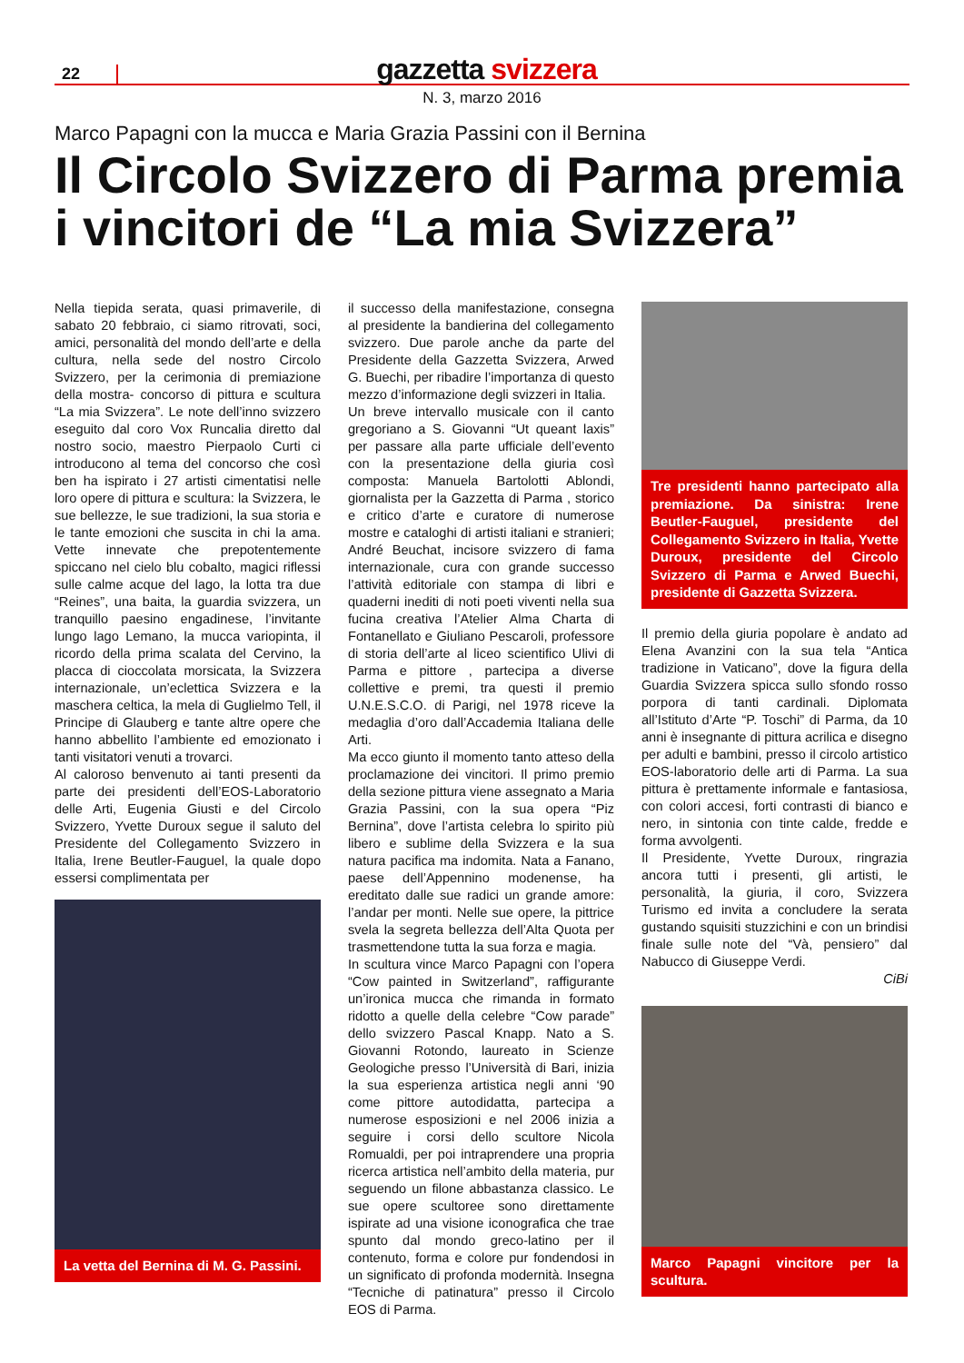22
gazzetta svizzera
N. 3, marzo 2016
Marco Papagni con la mucca e Maria Grazia Passini con il Bernina
Il Circolo Svizzero di Parma premia
i vincitori de “La mia Svizzera”
Nella tiepida serata, quasi primaverile, di sabato 20 febbraio, ci siamo ritrovati, soci, amici, personalità del mondo dell’arte e della cultura, nella sede del nostro Circolo Svizzero, per la cerimonia di premiazione della mostra- concorso di pittura e scultura “La mia Svizzera”. Le note dell’inno svizzero eseguito dal coro Vox Runcalia diretto dal nostro socio, maestro Pierpaolo Curti ci introducono al tema del concorso che così ben ha ispirato i 27 artisti cimentatisi nelle loro opere di pittura e scultura: la Svizzera, le sue bellezze, le sue tradizioni, la sua storia e le tante emozioni che suscita in chi la ama. Vette innevate che prepotentemente spiccano nel cielo blu cobalto, magici riflessi sulle calme acque del lago, la lotta tra due “Reines”, una baita, la guardia svizzera, un tranquillo paesino engadinese, l’invitante lungo lago Lemano, la mucca variopinta, il ricordo della prima scalata del Cervino, la placca di cioccolata morsicata, la Svizzera internazionale, un’eclettica Svizzera e la maschera celtica, la mela di Guglielmo Tell, il Principe di Glauberg e tante altre opere che hanno abbellito l’ambiente ed emozionato i tanti visitatori venuti a trovarci.
Al caloroso benvenuto ai tanti presenti da parte dei presidenti dell’EOS-Laboratorio delle Arti, Eugenia Giusti e del Circolo Svizzero, Yvette Duroux segue il saluto del Presidente del Collegamento Svizzero in Italia, Irene Beutler-Fauguel, la quale dopo essersi complimentata per
La vetta del Bernina di M. G. Passini.
il successo della manifestazione, consegna al presidente la bandierina del collegamento svizzero. Due parole anche da parte del Presidente della Gazzetta Svizzera, Arwed G. Buechi, per ribadire l’importanza di questo mezzo d’informazione degli svizzeri in Italia.
Un breve intervallo musicale con il canto gregoriano a S. Giovanni “Ut queant laxis” per passare alla parte ufficiale dell’evento con la presentazione della giuria così composta: Manuela Bartolotti Ablondi, giornalista per la Gazzetta di Parma , storico e critico d’arte e curatore di numerose mostre e cataloghi di artisti italiani e stranieri; André Beuchat, incisore svizzero di fama internazionale, cura con grande successo l’attività editoriale con stampa di libri e quaderni inediti di noti poeti viventi nella sua fucina creativa l’Atelier Alma Charta di Fontanellato e Giuliano Pescaroli, professore di storia dell’arte al liceo scientifico Ulivi di Parma e pittore , partecipa a diverse collettive e premi, tra questi il premio U.N.E.S.C.O. di Parigi, nel 1978 riceve la medaglia d’oro dall’Accademia Italiana delle Arti.
Ma ecco giunto il momento tanto atteso della proclamazione dei vincitori. Il primo premio della sezione pittura viene assegnato a Maria Grazia Passini, con la sua opera “Piz Bernina”, dove l’artista celebra lo spirito più libero e sublime della Svizzera e la sua natura pacifica ma indomita. Nata a Fanano, paese dell’Appennino modenense, ha ereditato dalle sue radici un grande amore: l’andar per monti. Nelle sue opere, la pittrice svela la segreta bellezza dell’Alta Quota per trasmettendone tutta la sua forza e magia.
In scultura vince Marco Papagni con l’opera “Cow painted in Switzerland”, raffigurante un’ironica mucca che rimanda in formato ridotto a quelle della celebre “Cow parade” dello svizzero Pascal Knapp. Nato a S. Giovanni Rotondo, laureato in Scienze Geologiche presso l’Università di Bari, inizia la sua esperienza artistica negli anni ‘90 come pittore autodidatta, partecipa a numerose esposizioni e nel 2006 inizia a seguire i corsi dello scultore Nicola Romualdi, per poi intraprendere una propria ricerca artistica nell’ambito della materia, pur seguendo un filone abbastanza classico. Le sue opere scultoree sono direttamente ispirate ad una visione iconografica che trae spunto dal mondo greco-latino per il contenuto, forma e colore pur fondendosi in un significato di profonda modernità. Insegna “Tecniche di patinatura” presso il Circolo EOS di Parma.
Tre presidenti hanno partecipato alla premiazione. Da sinistra: Irene Beutler-Fauguel, presidente del Collegamento Svizzero in Italia, Yvette Duroux, presidente del Circolo Svizzero di Parma e Arwed Buechi, presidente di Gazzetta Svizzera.
Il premio della giuria popolare è andato ad Elena Avanzini con la sua tela “Antica tradizione in Vaticano”, dove la figura della Guardia Svizzera spicca sullo sfondo rosso porpora di tanti cardinali. Diplomata all’Istituto d’Arte “P. Toschi” di Parma, da 10 anni è insegnante di pittura acrilica e disegno per adulti e bambini, presso il circolo artistico EOS-laboratorio delle arti di Parma. La sua pittura è prettamente informale e fantasiosa, con colori accesi, forti contrasti di bianco e nero, in sintonia con tinte calde, fredde e forma avvolgenti.
Il Presidente, Yvette Duroux, ringrazia ancora tutti i presenti, gli artisti, le personalità, la giuria, il coro, Svizzera Turismo ed invita a concludere la serata gustando squisiti stuzzichini e con un brindisi finale sulle note del “Và, pensiero” dal Nabucco di Giuseppe Verdi.
CiBi
Marco Papagni vincitore per la scultura.